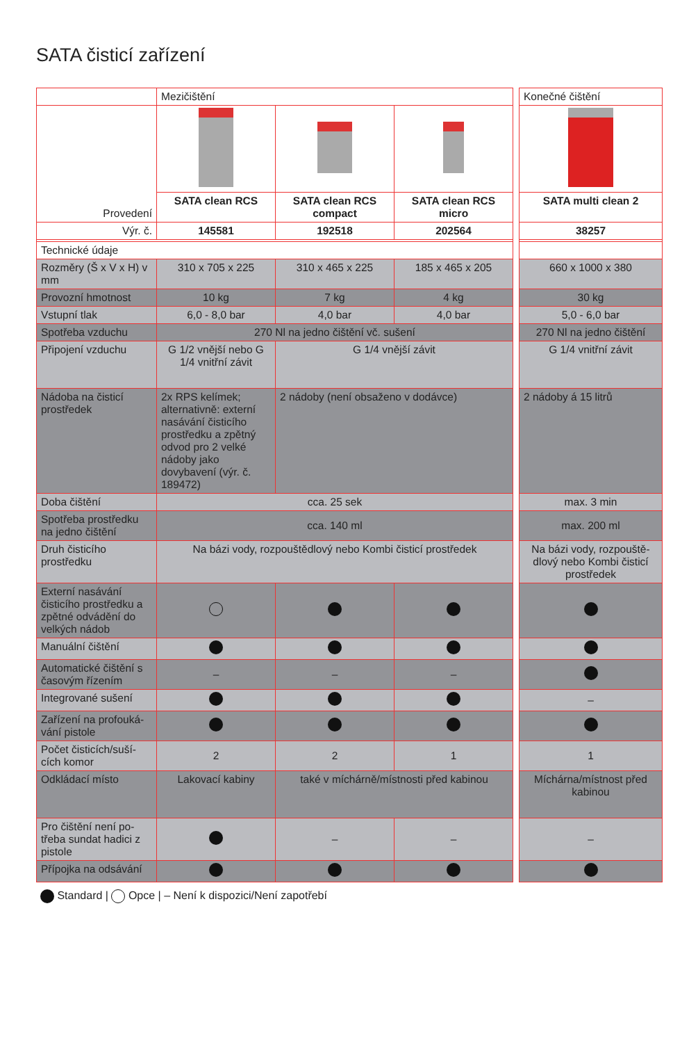SATA čisticí zařízení
| | Mezičištění | | | | Konečné čištění |
| Provedení | | | | | |
| | SATA clean RCS | SATA clean RCS compact | SATA clean RCS micro | | SATA multi clean 2 |
| Výr. č. | 145581 | 192518 | 202564 | | 38257 |
| Technické údaje | | | | | |
| Rozměry (Š x V x H) v mm | 310 x 705 x 225 | 310 x 465 x 225 | 185 x 465 x 205 | | 660 x 1000 x 380 |
| Provozní hmotnost | 10 kg | 7 kg | 4 kg | | 30 kg |
| Vstupní tlak | 6,0 - 8,0 bar | 4,0 bar | 4,0 bar | | 5,0 - 6,0 bar |
| Spotřeba vzduchu | 270 Nl na jedno čištění vč. sušení | | | | 270 Nl na jedno čištění |
| Připojení vzduchu | G 1/2 vnější nebo G 1/4 vnitřní závit | G 1/4 vnější závit | | | G 1/4 vnitřní závit |
| Nádoba na čisticí prostředek | 2x RPS kelímek; alternativně: externí nasávání čisticího prostředku a zpětný odvod pro 2 velké nádoby jako dovybavení (výr. č. 189472) | 2 nádoby (není obsaženo v dodávce) | | | 2 nádoby á 15 litrů |
| Doba čištění | cca. 25 sek | | | | max. 3 min |
| Spotřeba prostředku na jedno čištění | cca. 140 ml | | | | max. 200 ml |
| Druh čisticího prostředku | Na bázi vody, rozpouštědlový nebo Kombi čisticí prostředek | | | | Na bázi vody, rozpouště­dlový nebo Kombi čisticí prostředek |
| Externí nasávání čisticího prostředku a zpětné odvádění do velkých nádob | | | | | |
| Manuální čištění | | | | | |
| Automatické čištění s časovým řízením | – | – | – | | |
| Integrované sušení | | | | | – |
| Zařízení na profouká­vání pistole | | | | | |
| Počet čisticích/suší­cích komor | 2 | 2 | 1 | | 1 |
| Odkládací místo | Lakovací kabiny | také v míchárně/místnosti před kabinou | | | Míchárna/místnost před kabinou |
| Pro čištění není po­třeba sundat hadici z pistole | | – | – | | – |
| Přípojka na odsávání | | | | | |
Standard | Opce | – Není k dispozici/Není zapotřebí